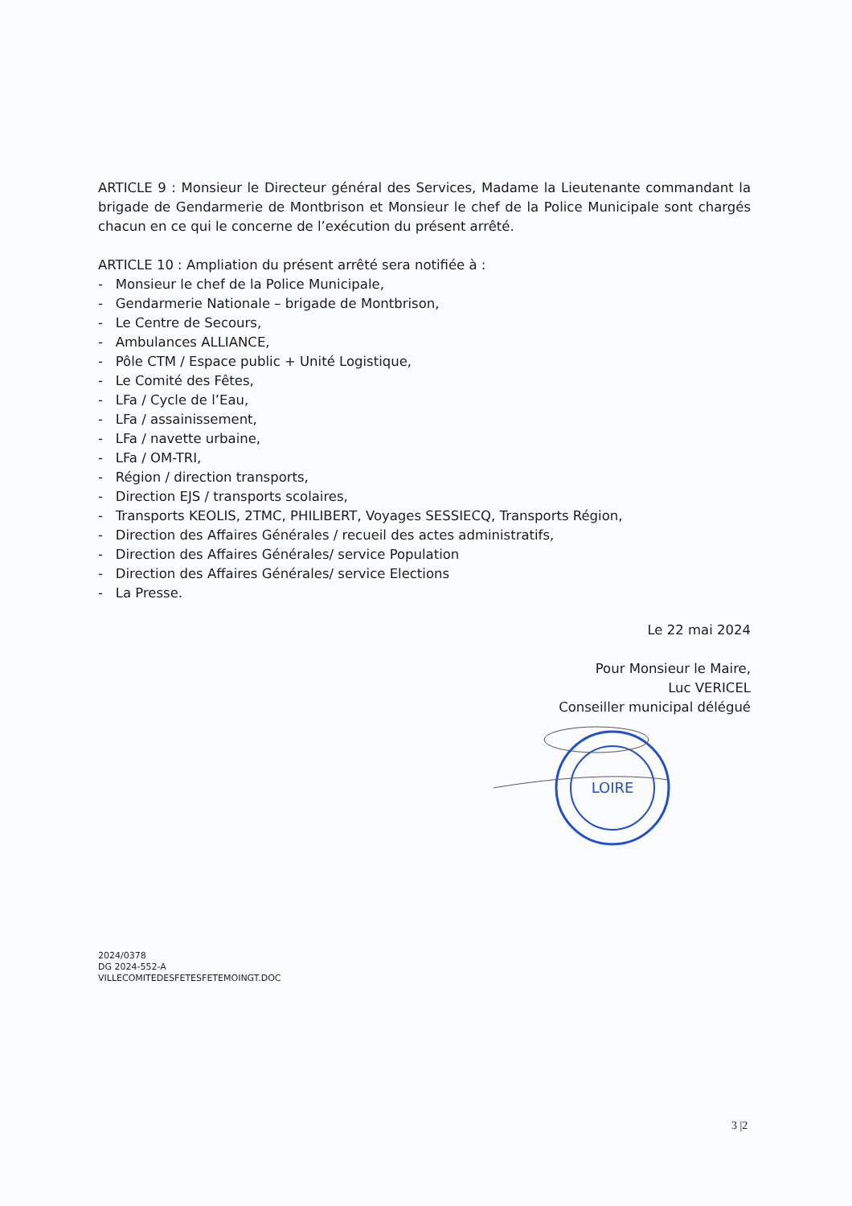ARTICLE 9 : Monsieur le Directeur général des Services, Madame la Lieutenante commandant la brigade de Gendarmerie de Montbrison et Monsieur le chef de la Police Municipale sont chargés chacun en ce qui le concerne de l’exécution du présent arrêté.
ARTICLE 10 : Ampliation du présent arrêté sera notifiée à :
- Monsieur le chef de la Police Municipale,
- Gendarmerie Nationale – brigade de Montbrison,
- Le Centre de Secours,
- Ambulances ALLIANCE,
- Pôle CTM / Espace public + Unité Logistique,
- Le Comité des Fêtes,
- LFa / Cycle de l’Eau,
- LFa / assainissement,
- LFa / navette urbaine,
- LFa / OM-TRI,
- Région / direction transports,
- Direction EJS / transports scolaires,
- Transports KEOLIS, 2TMC, PHILIBERT, Voyages SESSIECQ, Transports Région,
- Direction des Affaires Générales / recueil des actes administratifs,
- Direction des Affaires Générales/ service Population
- Direction des Affaires Générales/ service Elections
- La Presse.
Le 22 mai 2024
Pour Monsieur le Maire,
Luc VERICEL
Conseiller municipal délégué
2024/0378
DG 2024-552-A
VILLECOMITEDESFETESFETEMOINGT.DOC
LOIRE
3 |2